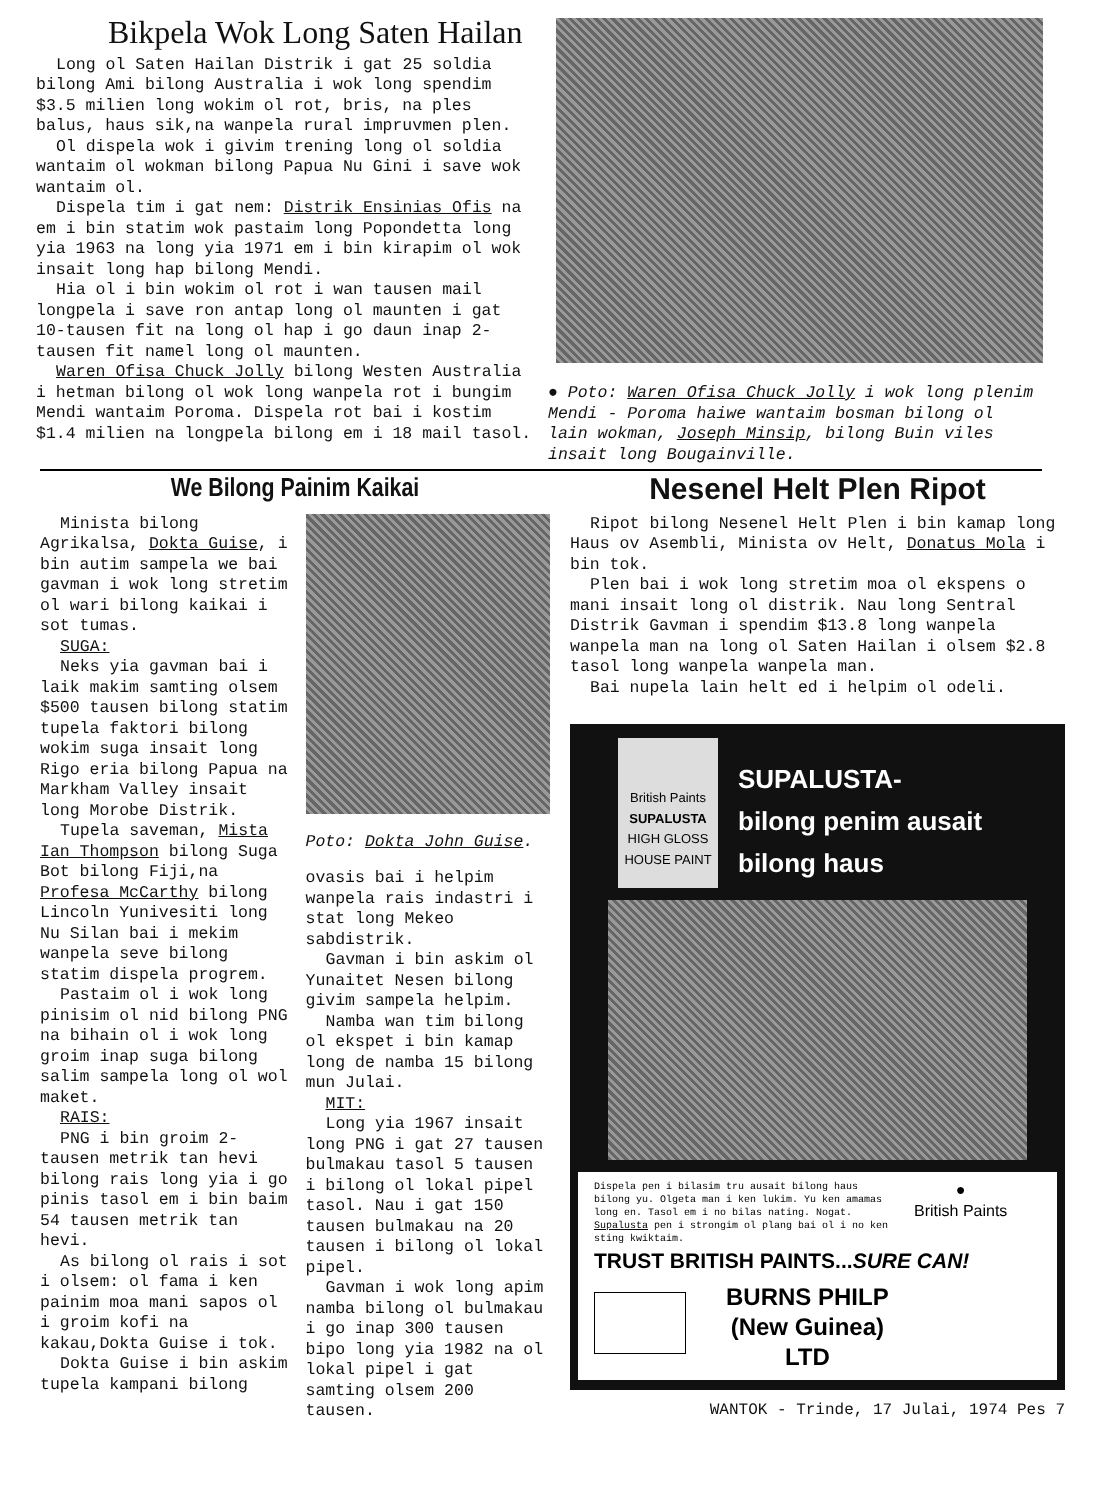Bikpela Wok Long Saten Hailan
Long ol Saten Hailan Distrik i gat 25 soldia bilong Ami bilong Australia i wok long spendim $3.5 milien long wokim ol rot, bris, na ples balus, haus sik,na wanpela rural impruvmen plen.
Ol dispela wok i givim trening long ol soldia wantaim ol wokman bilong Papua Nu Gini i save wok wantaim ol.
Dispela tim i gat nem: Distrik Ensinias Ofis na em i bin statim wok pastaim long Popondetta long yia 1963 na long yia 1971 em i bin kirapim ol wok insait long hap bilong Mendi.
Hia ol i bin wokim ol rot i wan tausen mail longpela i save ron antap long ol maunten i gat 10-tausen fit na long ol hap i go daun inap 2-tausen fit namel long ol maunten.
Waren Ofisa Chuck Jolly bilong Westen Australia i hetman bilong ol wok long wanpela rot i bungim Mendi wantaim Poroma. Dispela rot bai i kostim $1.4 milien na longpela bilong em i 18 mail tasol.
● Poto: Waren Ofisa Chuck Jolly i wok long plenim Mendi - Poroma haiwe wantaim bosman bilong ol lain wokman, Joseph Minsip, bilong Buin viles insait long Bougainville.
We Bilong Painim Kaikai
Minista bilong Agrikalsa, Dokta Guise, i bin autim sampela we bai gavman i wok long stretim ol wari bilong kaikai i sot tumas.
SUGA:
Neks yia gavman bai i laik makim samting olsem $500 tausen bilong statim tupela faktori bilong wokim suga insait long Rigo eria bilong Papua na Markham Valley insait long Morobe Distrik.
Tupela saveman, Mista Ian Thompson bilong Suga Bot bilong Fiji,na Profesa McCarthy bilong Lincoln Yunivesiti long Nu Silan bai i mekim wanpela seve bilong statim dispela progrem.
Pastaim ol i wok long pinisim ol nid bilong PNG na bihain ol i wok long groim inap suga bilong salim sampela long ol wol maket.
RAIS:
PNG i bin groim 2-tausen metrik tan hevi bilong rais long yia i go pinis tasol em i bin baim 54 tausen metrik tan hevi.
As bilong ol rais i sot i olsem: ol fama i ken painim moa mani sapos ol i groim kofi na kakau,Dokta Guise i tok.
Dokta Guise i bin askim tupela kampani bilong
Poto: Dokta John Guise.
ovasis bai i helpim wanpela rais indastri i stat long Mekeo sabdistrik.
Gavman i bin askim ol Yunaitet Nesen bilong givim sampela helpim.
Namba wan tim bilong ol ekspet i bin kamap long de namba 15 bilong mun Julai.
MIT:
Long yia 1967 insait long PNG i gat 27 tausen bulmakau tasol 5 tausen i bilong ol lokal pipel tasol. Nau i gat 150 tausen bulmakau na 20 tausen i bilong ol lokal pipel.
Gavman i wok long apim namba bilong ol bulmakau i go inap 300 tausen bipo long yia 1982 na ol lokal pipel i gat samting olsem 200 tausen.
Nesenel Helt Plen Ripot
Ripot bilong Nesenel Helt Plen i bin kamap long Haus ov Asembli, Minista ov Helt, Donatus Mola i bin tok.
Plen bai i wok long stretim moa ol ekspens o mani insait long ol distrik. Nau long Sentral Distrik Gavman i spendim $13.8 long wanpela wanpela man na long ol Saten Hailan i olsem $2.8 tasol long wanpela wanpela man.
Bai nupela lain helt ed i helpim ol odeli.
British Paints
SUPALUSTA
HIGH GLOSS HOUSE PAINT
SUPALUSTA-
bilong penim ausait
bilong haus
Dispela pen i bilasim tru ausait bilong haus bilong yu. Olgeta man i ken lukim. Yu ken amamas long en. Tasol em i no bilas nating. Nogat. Supalusta pen i strongim ol plang bai ol i no ken sting kwiktaim.
●
British Paints
TRUST BRITISH PAINTS...SURE CAN!
BURNS PHILP
(New Guinea)
LTD
WANTOK - Trinde, 17 Julai, 1974 Pes 7